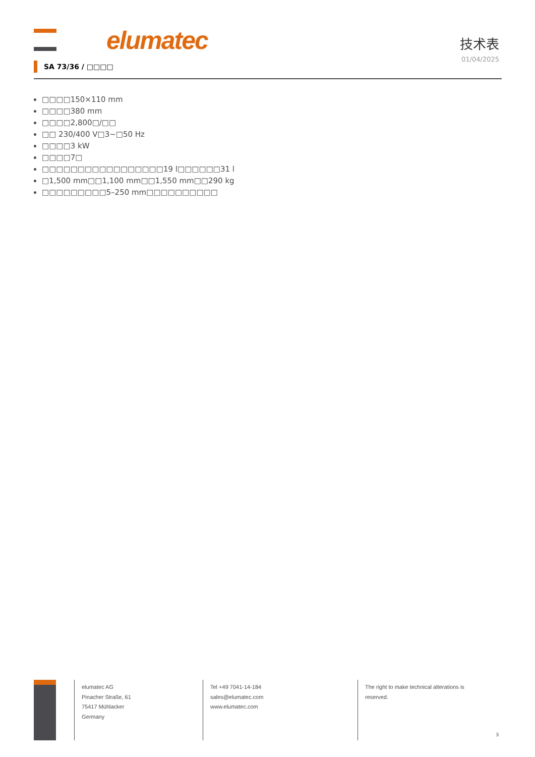elumatec
技术表
01/04/2025
SA 73/36 / □□□□
□□□□150×110 mm
□□□□380 mm
□□□□2,800□/□□
□□ 230/400 V□3~□50 Hz
□□□□3 kW
□□□□7□
□□□□□□□□□□□□□□□□□19 l□□□□□□31 l
□1,500 mm□□1,100 mm□□1,550 mm□□290 kg
□□□□□□□□□5–250 mm□□□□□□□□□□
elumatec AG
Pinacher Straße, 61
75417 Mühlacker
Germany
Tel +49 7041-14-184
sales@elumatec.com
www.elumatec.com
The right to make technical alterations is
reserved.
3